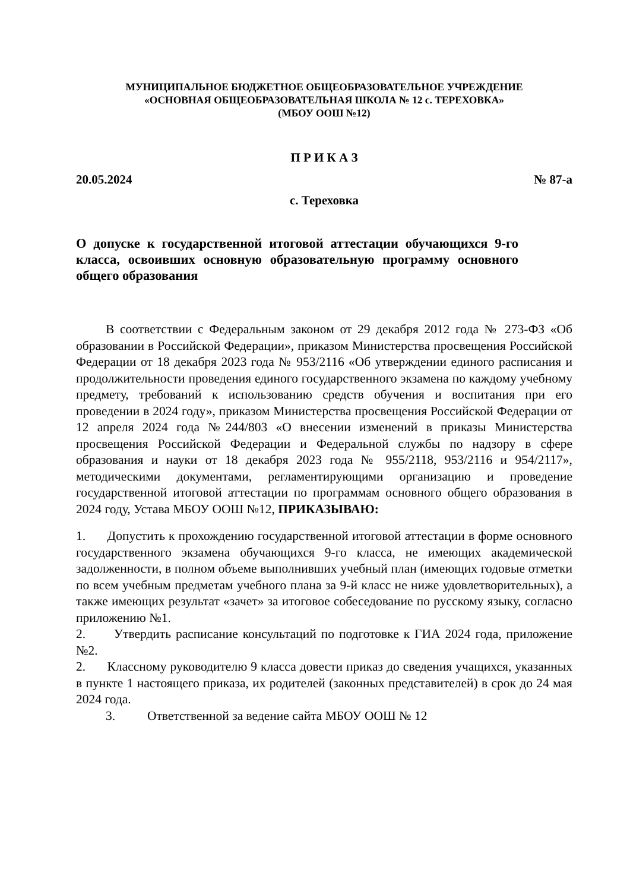МУНИЦИПАЛЬНОЕ БЮДЖЕТНОЕ ОБЩЕОБРАЗОВАТЕЛЬНОЕ УЧРЕЖДЕНИЕ
«ОСНОВНАЯ ОБЩЕОБРАЗОВАТЕЛЬНАЯ ШКОЛА № 12 с. ТЕРЕХОВКА»
(МБОУ ООШ №12)
П Р И К А З
20.05.2024 № 87-а
с. Тереховка
О допуске к государственной итоговой аттестации обучающихся 9-го класса, освоивших основную образовательную программу основного общего образования
В соответствии с Федеральным законом от 29 декабря 2012 года № 273-ФЗ «Об образовании в Российской Федерации», приказом Министерства просвещения Российской Федерации от 18 декабря 2023 года № 953/2116 «Об утверждении единого расписания и продолжительности проведения единого государственного экзамена по каждому учебному предмету, требований к использованию средств обучения и воспитания при его проведении в 2024 году», приказом Министерства просвещения Российской Федерации от 12 апреля 2024 года №244/803 «О внесении изменений в приказы Министерства просвещения Российской Федерации и Федеральной службы по надзору в сфере образования и науки от 18 декабря 2023 года № 955/2118, 953/2116 и 954/2117», методическими документами, регламентирующими организацию и проведение государственной итоговой аттестации по программам основного общего образования в 2024 году, Устава МБОУ ООШ №12, ПРИКАЗЫВАЮ:
1. Допустить к прохождению государственной итоговой аттестации в форме основного государственного экзамена обучающихся 9-го класса, не имеющих академической задолженности, в полном объеме выполнивших учебный план (имеющих годовые отметки по всем учебным предметам учебного плана за 9-й класс не ниже удовлетворительных), а также имеющих результат «зачет» за итоговое собеседование по русскому языку, согласно приложению №1.
2. Утвердить расписание консультаций по подготовке к ГИА 2024 года, приложение №2.
2. Классному руководителю 9 класса довести приказ до сведения учащихся, указанных в пункте 1 настоящего приказа, их родителей (законных представителей) в срок до 24 мая 2024 года.
3. Ответственной за ведение сайта МБОУ ООШ № 12